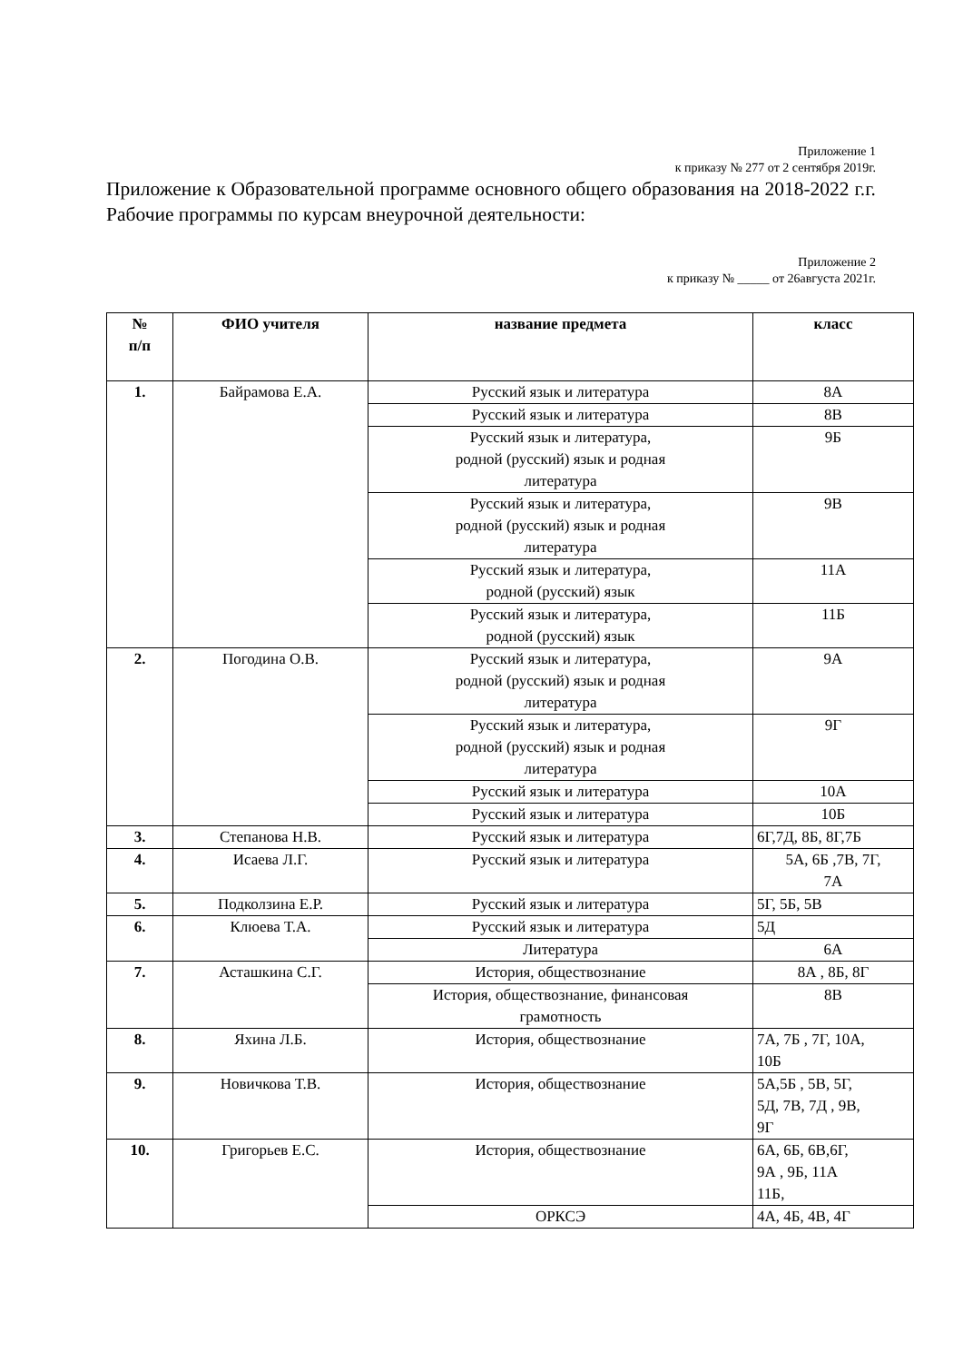Приложение 1
к приказу № 277 от 2 сентября 2019г.
Приложение к Образовательной программе основного общего образования на 2018-2022 г.г. Рабочие программы по курсам внеурочной деятельности:
Приложение 2
к приказу № _____ от 26августа 2021г.
| № п/п | ФИО учителя | название предмета | класс |
| --- | --- | --- | --- |
| 1. | Байрамова Е.А. | Русский язык и литература | 8А |
| | | Русский язык и литература | 8В |
| | | Русский язык и литература, родной (русский) язык и родная литература | 9Б |
| | | Русский язык и литература, родной (русский) язык и родная литература | 9В |
| | | Русский язык и литература, родной (русский) язык | 11А |
| | | Русский язык и литература, родной (русский) язык | 11Б |
| 2. | Погодина О.В. | Русский язык и литература, родной (русский) язык и родная литература | 9А |
| | | Русский язык и литература, родной (русский) язык и родная литература | 9Г |
| | | Русский язык и литература | 10А |
| | | Русский язык и литература | 10Б |
| 3. | Степанова Н.В. | Русский язык и литература | 6Г,7Д, 8Б, 8Г,7Б |
| 4. | Исаева Л.Г. | Русский язык и литература | 5А, 6Б ,7В, 7Г, 7А |
| 5. | Подколзина Е.Р. | Русский язык и литература | 5Г, 5Б, 5В |
| 6. | Клюева Т.А. | Русский язык и литература | 5Д |
| | | Литература | 6А |
| 7. | Асташкина С.Г. | История, обществознание | 8А , 8Б, 8Г |
| | | История, обществознание, финансовая грамотность | 8В |
| 8. | Яхина Л.Б. | История, обществознание | 7А, 7Б , 7Г, 10А, 10Б |
| 9. | Новичкова Т.В. | История, обществознание | 5А,5Б , 5В, 5Г, 5Д, 7В, 7Д , 9В, 9Г |
| 10. | Григорьев Е.С. | История, обществознание | 6А, 6Б, 6В,6Г, 9А , 9Б, 11А 11Б, |
| | | ОРКСЭ | 4А, 4Б, 4В, 4Г |